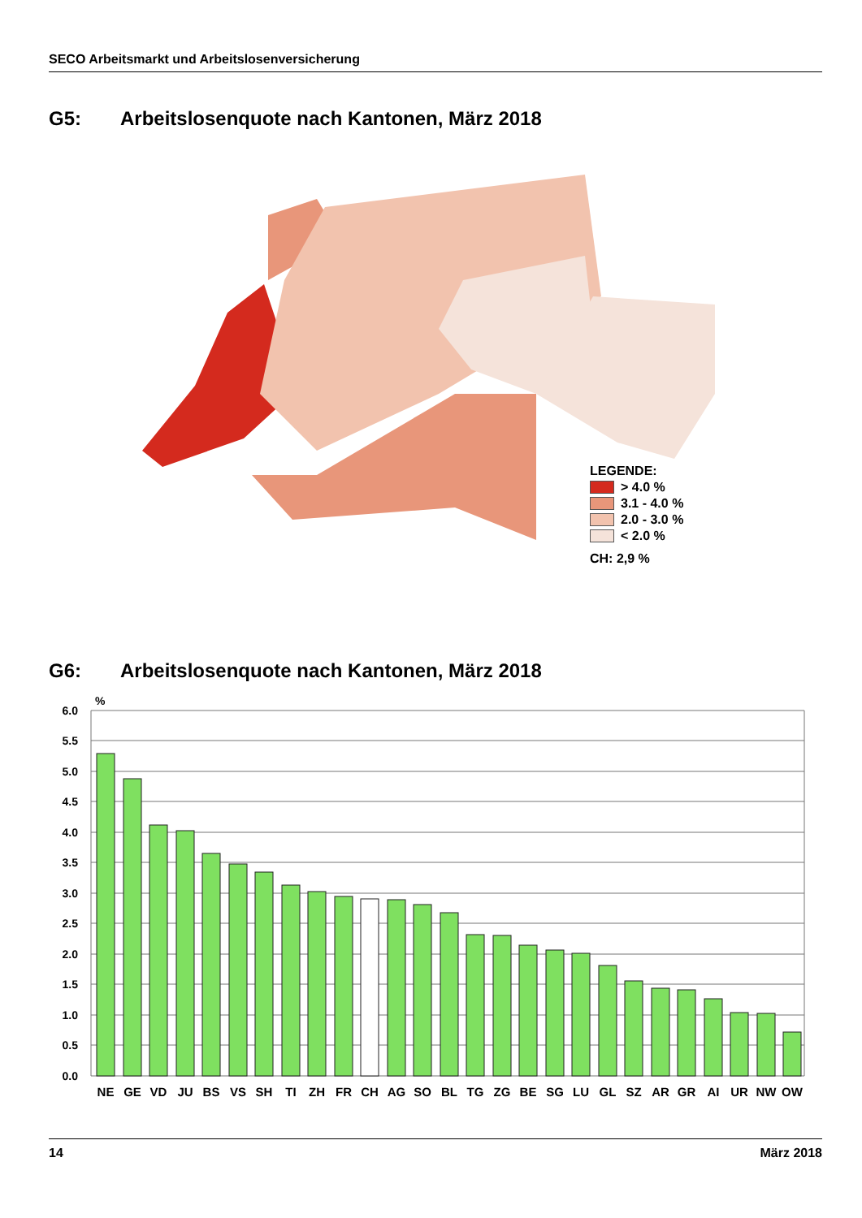SECO Arbeitsmarkt und Arbeitslosenversicherung
G5: Arbeitslosenquote nach Kantonen, März 2018
LEGENDE:
> 4.0 %
3.1 - 4.0 %
2.0 - 3.0 %
< 2.0 %
CH: 2,9 %
G6: Arbeitslosenquote nach Kantonen, März 2018
%
6.0
5.5
5.0
4.5
4.0
3.5
3.0
2.5
2.0
1.5
1.0
0.5
0.0
NE
GE
VD
JU
BS
VS
SH
TI
ZH
FR
CH
AG
SO
BL
TG
ZG
BE
SG
LU
GL
SZ
AR
GR
AI
UR
NW
OW
14 März 2018